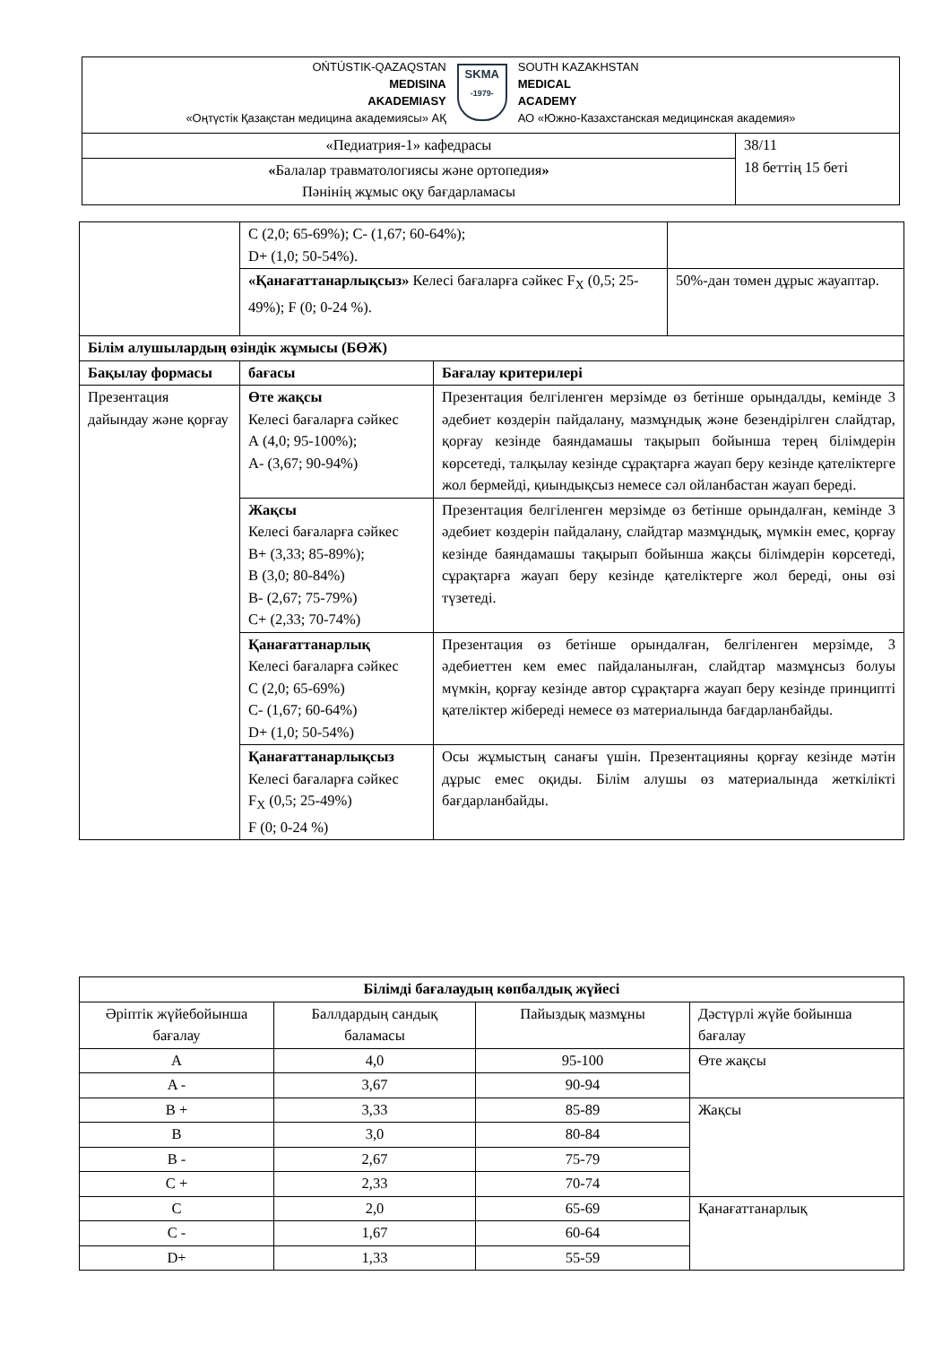| OŃTÚSTIK-QAZAQSTAN MEDISINA AKADEMIASY «Оңтүстік Қазақстан медицина академиясы» АҚ SKMA -1979- SOUTH KAZAKHSTAN MEDICAL ACADEMY АО «Южно-Казахстанская медицинская академия» | |
| «Педиатрия-1» кафедрасы | 38/11 18 беттің 15 беті |
| « Балалар травматологиясы және ортопедия » Пәнінің жұмыс оқу бағдарламасы | |
| | C (2,0; 65-69%); C- (1,67; 60-64%); D+ (1,0; 50-54%). | | |
| | «Қанағаттанарлықсыз» Келесі бағаларға сәйкес F<sub>X</sub> (0,5; 25-49%); F (0; 0-24 %). | | 50%-дан төмен дұрыс жауаптар. |
| Білім алушылардың өзіндік жұмысы (БӨЖ) | | | |
| Бақылау формасы | бағасы | Бағалау критерилері | |
| Презентация дайындау және қорғау | Өте жақсы Келесі бағаларға сәйкес А (4,0; 95-100%); А- (3,67; 90-94%) | Презентация белгіленген мерзімде өз бетінше орындалды, кемінде 3 әдебиет көздерін пайдалану, мазмұндық және безендірілген слайдтар, қорғау кезінде баяндамашы тақырып бойынша терең білімдерін көрсетеді, талқылау кезінде сұрақтарға жауап беру кезінде қателіктерге жол бермейді, қиындықсыз немесе сәл ойланбастан жауап береді. | |
| | Жақсы Келесі бағаларға сәйкес В+ (3,33; 85-89%); В (3,0; 80-84%) В- (2,67; 75-79%) С+ (2,33; 70-74%) | Презентация белгіленген мерзімде өз бетінше орындалған, кемінде 3 әдебиет көздерін пайдалану, слайдтар мазмұндық, мүмкін емес, қорғау кезінде баяндамашы тақырып бойынша жақсы білімдерін көрсетеді, сұрақтарға жауап беру кезінде қателіктерге жол береді, оны өзі түзетеді. | |
| | Қанағаттанарлық Келесі бағаларға сәйкес С (2,0; 65-69%) С- (1,67; 60-64%) D+ (1,0; 50-54%) | Презентация өз бетінше орындалған, белгіленген мерзімде, 3 әдебиеттен кем емес пайдаланылған, слайдтар мазмұнсыз болуы мүмкін, қорғау кезінде автор сұрақтарға жауап беру кезінде принципті қателіктер жібереді немесе өз материалында бағдарланбайды. | |
| | Қанағаттанарлықсыз Келесі бағаларға сәйкес F<sub>X</sub> (0,5; 25-49%) F (0; 0-24 %) | Осы жұмыстың санағы үшін. Презентацияны қорғау кезінде мәтін дұрыс емес оқиды. Білім алушы өз материалында жеткілікті бағдарланбайды. | |
| Білімді бағалаудың көпбалдық жүйесі | | | |
| Әріптік жүйебойынша бағалау | Баллдардың сандық баламасы | Пайыздық мазмұны | Дәстүрлі жүйе бойынша бағалау |
| A | 4,0 | 95-100 | Өте жақсы |
| A - | 3,67 | 90-94 | |
| B + | 3,33 | 85-89 | Жақсы |
| B | 3,0 | 80-84 | |
| B - | 2,67 | 75-79 | |
| C + | 2,33 | 70-74 | |
| C | 2,0 | 65-69 | Қанағаттанарлық |
| C - | 1,67 | 60-64 | |
| D+ | 1,33 | 55-59 | |